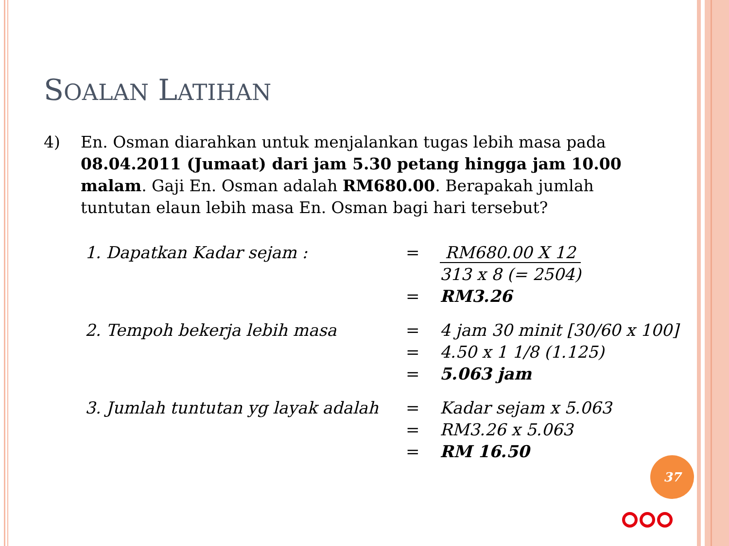SOALAN LATIHAN
4) En. Osman diarahkan untuk menjalankan tugas lebih masa pada 08.04.2011 (Jumaat) dari jam 5.30 petang hingga jam 10.00 malam. Gaji En. Osman adalah RM680.00. Berapakah jumlah tuntutan elaun lebih masa En. Osman bagi hari tersebut?
| 1. Dapatkan Kadar sejam : | = | RM680.00 X 12 |
| | | 313 x 8 (= 2504) |
| | = | RM3.26 |
| 2. Tempoh bekerja lebih masa | = | 4 jam 30 minit [30/60 x 100] |
| | = | 4.50 x 1 1/8 (1.125) |
| | = | 5.063 jam |
| 3. Jumlah tuntutan yg layak adalah | = | Kadar sejam x 5.063 |
| | = | RM3.26 x 5.063 |
| | = | RM 16.50 |
37